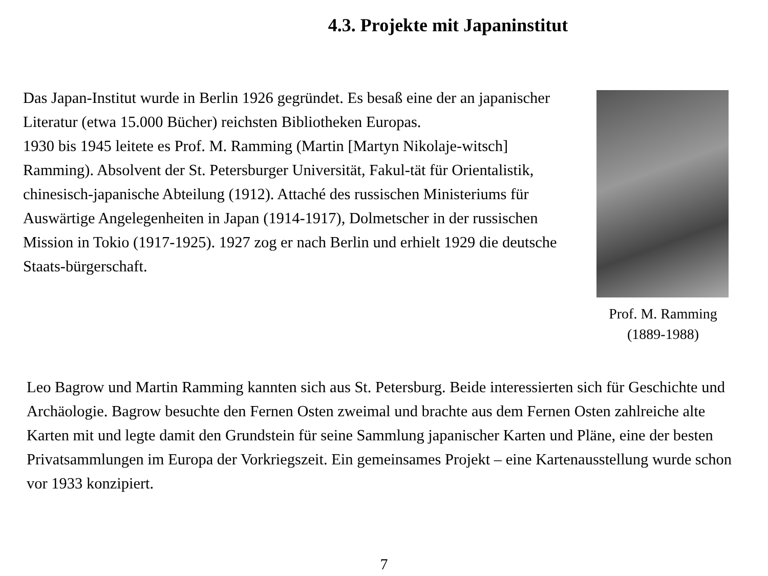4.3. Projekte mit Japaninstitut
Das Japan-Institut wurde in Berlin 1926 gegründet. Es besaß eine der an japanischer Literatur (etwa 15.000 Bücher) reichsten Bibliotheken Europas.
1930 bis 1945 leitete es Prof. M. Ramming (Martin [Martyn Nikolaje-witsch] Ramming). Absolvent der St. Petersburger Universität, Fakul-tät für Orientalistik, chinesisch-japanische Abteilung (1912). Attaché des russischen Ministeriums für Auswärtige Angelegenheiten in Japan (1914-1917), Dolmetscher in der russischen Mission in Tokio (1917-1925). 1927 zog er nach Berlin und erhielt 1929 die deutsche Staats-bürgerschaft.
Prof. M. Ramming
(1889-1988)
Leo Bagrow und Martin Ramming kannten sich aus St. Petersburg. Beide interessierten sich für Geschichte und Archäologie. Bagrow besuchte den Fernen Osten zweimal und brachte aus dem Fernen Osten zahlreiche alte Karten mit und legte damit den Grundstein für seine Sammlung japanischer Karten und Pläne, eine der besten Privatsammlungen im Europa der Vorkriegszeit. Ein gemeinsames Projekt – eine Kartenausstellung wurde schon vor 1933 konzipiert.
7